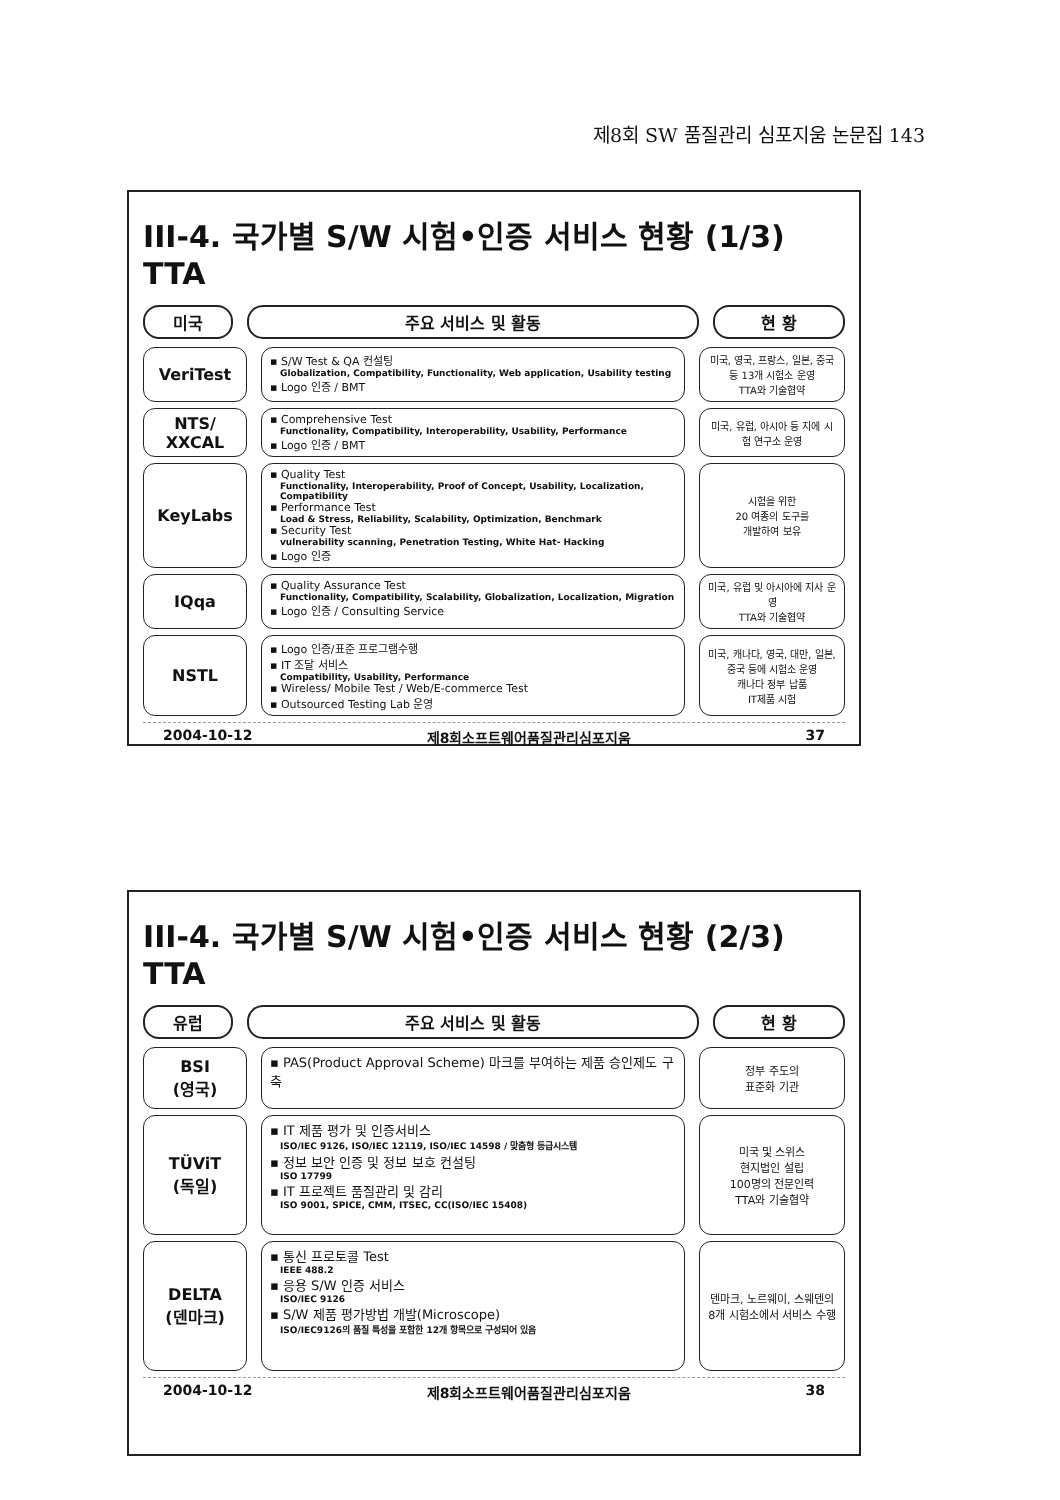제8회 SW 품질관리 심포지움 논문집 143
III-4. 국가별 S/W 시험•인증 서비스 현황 (1/3) TTA
미국 주요 서비스 및 활동 현 황
VeriTest
▪ S/W Test & QA 컨설팅
Globalization, Compatibility, Functionality, Web application, Usability testing
▪ Logo 인증 / BMT
미국, 영국, 프랑스, 일본, 중국 등 13개 시험소 운영
TTA와 기술협약
NTS/
XXCAL
▪ Comprehensive Test
Functionality, Compatibility, Interoperability, Usability, Performance
▪ Logo 인증 / BMT
미국, 유럽, 아시아 등 지에 시험 연구소 운영
KeyLabs
▪ Quality Test
Functionality, Interoperability, Proof of Concept, Usability, Localization, Compatibility
▪ Performance Test
Load & Stress, Reliability, Scalability, Optimization, Benchmark
▪ Security Test
vulnerability scanning, Penetration Testing, White Hat- Hacking
▪ Logo 인증
시험을 위한
20 여종의 도구를
개발하여 보유
IQqa
▪ Quality Assurance Test
Functionality, Compatibility, Scalability, Globalization, Localization, Migration
▪ Logo 인증 / Consulting Service
미국, 유럽 및 아시아에 지사 운영
TTA와 기술협약
NSTL
▪ Logo 인증/표준 프로그램수행
▪ IT 조달 서비스
Compatibility, Usability, Performance
▪ Wireless/ Mobile Test / Web/E-commerce Test
▪ Outsourced Testing Lab 운영
미국, 캐나다, 영국, 대만, 일본, 중국 등에 시험소 운영
캐나다 정부 납품
IT제품 시험
2004-10-12 제8회소프트웨어품질관리심포지움 37
III-4. 국가별 S/W 시험•인증 서비스 현황 (2/3) TTA
유럽 주요 서비스 및 활동 현 황
BSI
(영국)
▪ PAS(Product Approval Scheme) 마크를 부여하는 제품 승인제도 구축
정부 주도의
표준화 기관
TÜViT
(독일)
▪ IT 제품 평가 및 인증서비스
ISO/IEC 9126, ISO/IEC 12119, ISO/IEC 14598 / 맞춤형 등급시스템
▪ 정보 보안 인증 및 정보 보호 컨설팅
ISO 17799
▪ IT 프로젝트 품질관리 및 감리
ISO 9001, SPICE, CMM, ITSEC, CC(ISO/IEC 15408)
미국 및 스위스
현지법인 설립
100명의 전문인력
TTA와 기술협약
DELTA
(덴마크)
▪ 통신 프로토콜 Test
IEEE 488.2
▪ 응용 S/W 인증 서비스
ISO/IEC 9126
▪ S/W 제품 평가방법 개발(Microscope)
ISO/IEC9126의 품질 특성을 포함한 12개 항목으로 구성되어 있음
덴마크, 노르웨이, 스웨덴의 8개 시험소에서 서비스 수행
2004-10-12 제8회소프트웨어품질관리심포지움 38